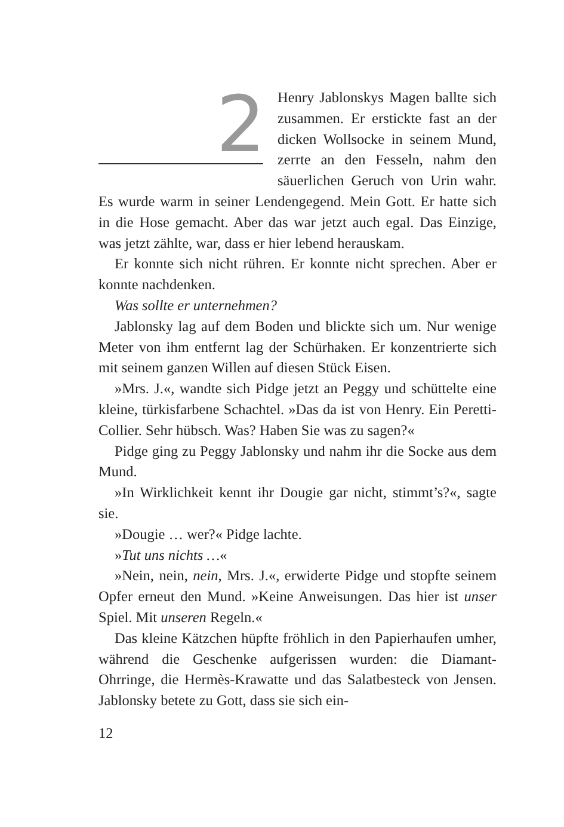2
Henry Jablonskys Magen ballte sich zusammen. Er erstickte fast an der dicken Wollsocke in seinem Mund, zerrte an den Fesseln, nahm den säuerlichen Geruch von Urin wahr. Es wurde warm in seiner Lendengegend. Mein Gott. Er hatte sich in die Hose gemacht. Aber das war jetzt auch egal. Das Einzige, was jetzt zählte, war, dass er hier lebend herauskam.
Er konnte sich nicht rühren. Er konnte nicht sprechen. Aber er konnte nachdenken.
Was sollte er unternehmen?
Jablonsky lag auf dem Boden und blickte sich um. Nur wenige Meter von ihm entfernt lag der Schürhaken. Er konzentrierte sich mit seinem ganzen Willen auf diesen Stück Eisen.
»Mrs. J.«, wandte sich Pidge jetzt an Peggy und schüttelte eine kleine, türkisfarbene Schachtel. »Das da ist von Henry. Ein Peretti-Collier. Sehr hübsch. Was? Haben Sie was zu sagen?«
Pidge ging zu Peggy Jablonsky und nahm ihr die Socke aus dem Mund.
»In Wirklichkeit kennt ihr Dougie gar nicht, stimmt’s?«, sagte sie.
»Dougie … wer?« Pidge lachte.
»Tut uns nichts …«
»Nein, nein, nein, Mrs. J.«, erwiderte Pidge und stopfte seinem Opfer erneut den Mund. »Keine Anweisungen. Das hier ist unser Spiel. Mit unseren Regeln.«
Das kleine Kätzchen hüpfte fröhlich in den Papierhaufen umher, während die Geschenke aufgerissen wurden: die Diamant-Ohrringe, die Hermès-Krawatte und das Salatbesteck von Jensen. Jablonsky betete zu Gott, dass sie sich ein-
12